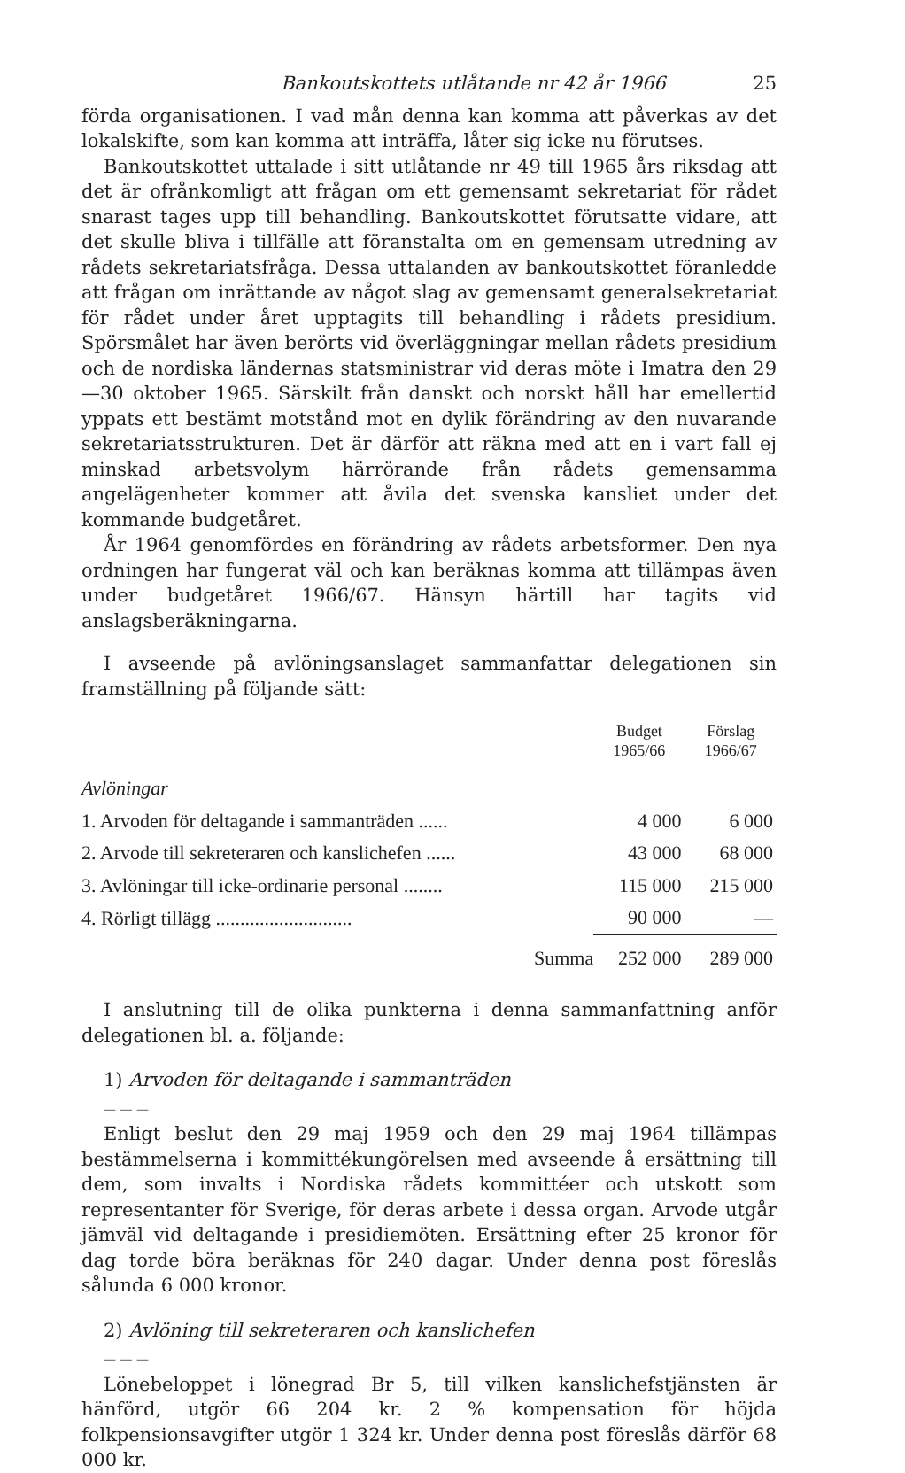Bankoutskottets utlåtande nr 42 år 1966 25
förda organisationen. I vad mån denna kan komma att påverkas av det lokalskifte, som kan komma att inträffa, låter sig icke nu förutses.
Bankoutskottet uttalade i sitt utlåtande nr 49 till 1965 års riksdag att det är ofrånkomligt att frågan om ett gemensamt sekretariat för rådet snarast tages upp till behandling. Bankoutskottet förutsatte vidare, att det skulle bliva i tillfälle att föranstalta om en gemensam utredning av rådets sekretariatsfråga. Dessa uttalanden av bankoutskottet föranledde att frågan om inrättande av något slag av gemensamt generalsekretariat för rådet under året upptagits till behandling i rådets presidium. Spörsmålet har även berörts vid överläggningar mellan rådets presidium och de nordiska ländernas statsministrar vid deras möte i Imatra den 29—30 oktober 1965. Särskilt från danskt och norskt håll har emellertid yppats ett bestämt motstånd mot en dylik förändring av den nuvarande sekretariatsstrukturen. Det är därför att räkna med att en i vart fall ej minskad arbetsvolym härrörande från rådets gemensamma angelägenheter kommer att åvila det svenska kansliet under det kommande budgetåret.
År 1964 genomfördes en förändring av rådets arbetsformer. Den nya ordningen har fungerat väl och kan beräknas komma att tillämpas även under budgetåret 1966/67. Hänsyn härtill har tagits vid anslagsberäkningarna.
I avseende på avlöningsanslaget sammanfattar delegationen sin framställning på följande sätt:
| | Budget 1965/66 | Förslag 1966/67 |
| --- | --- | --- |
| Avlöningar | | |
| 1. Arvoden för deltagande i sammanträden ...... | 4 000 | 6 000 |
| 2. Arvode till sekreteraren och kanslichefen ...... | 43 000 | 68 000 |
| 3. Avlöningar till icke-ordinarie personal ........ | 115 000 | 215 000 |
| 4. Rörligt tillägg ............................ | 90 000 | — |
| Summa | 252 000 | 289 000 |
I anslutning till de olika punkterna i denna sammanfattning anför delegationen bl. a. följande:
1) Arvoden för deltagande i sammanträden
— — —
Enligt beslut den 29 maj 1959 och den 29 maj 1964 tillämpas bestämmelserna i kommittékungörelsen med avseende å ersättning till dem, som invalts i Nordiska rådets kommittéer och utskott som representanter för Sverige, för deras arbete i dessa organ. Arvode utgår jämväl vid deltagande i presidiemöten. Ersättning efter 25 kronor för dag torde böra beräknas för 240 dagar. Under denna post föreslås sålunda 6 000 kronor.
2) Avlöning till sekreteraren och kanslichefen
— — —
Lönebeloppet i lönegrad Br 5, till vilken kanslichefstjänsten är hänförd, utgör 66 204 kr. 2 % kompensation för höjda folkpensionsavgifter utgör 1 324 kr. Under denna post föreslås därför 68 000 kr.